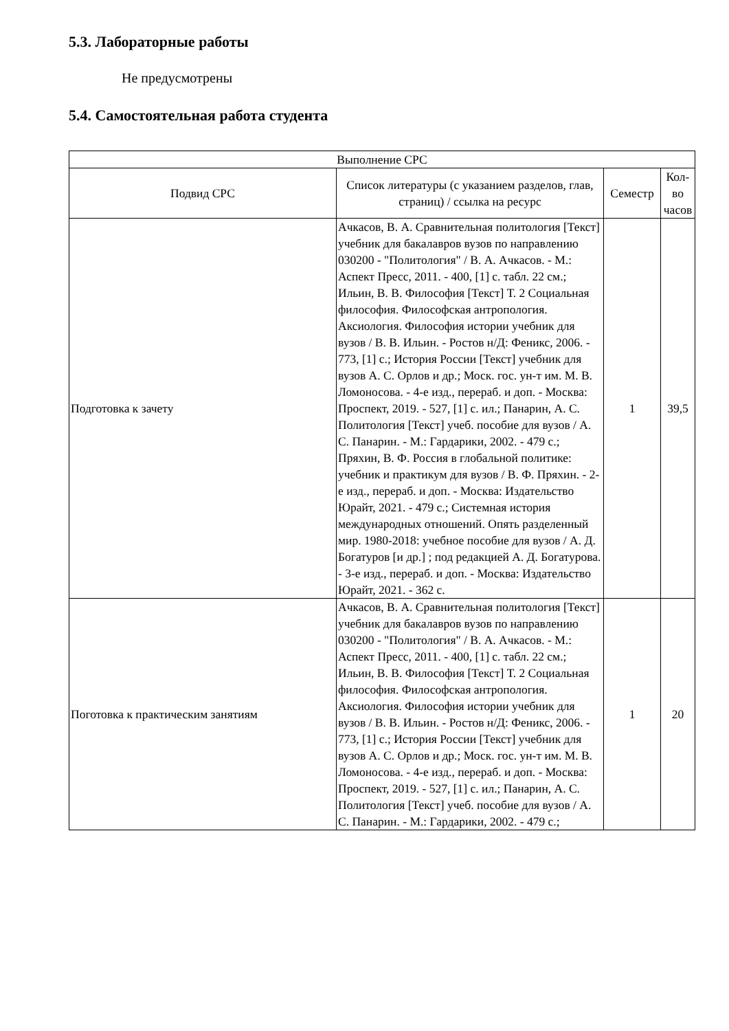5.3. Лабораторные работы
Не предусмотрены
5.4. Самостоятельная работа студента
| Выполнение СРС | | | |
| --- | --- | --- | --- |
| Подвид СРС | Список литературы (с указанием разделов, глав, страниц) / ссылка на ресурс | Семестр | Кол-во часов |
| Подготовка к зачету | Ачкасов, В. А. Сравнительная политология [Текст] учебник для бакалавров вузов по направлению 030200 - "Политология" / В. А. Ачкасов. - М.: Аспект Пресс, 2011. - 400, [1] с. табл. 22 см.; Ильин, В. В. Философия [Текст] Т. 2 Социальная философия. Философская антропология. Аксиология. Философия истории учебник для вузов / В. В. Ильин. - Ростов н/Д: Феникс, 2006. - 773, [1] с.; История России [Текст] учебник для вузов А. С. Орлов и др.; Моск. гос. ун-т им. М. В. Ломоносова. - 4-е изд., перераб. и доп. - Москва: Проспект, 2019. - 527, [1] с. ил.; Панарин, А. С. Политология [Текст] учеб. пособие для вузов / А. С. Панарин. - М.: Гардарики, 2002. - 479 с.; Пряхин, В. Ф. Россия в глобальной политике: учебник и практикум для вузов / В. Ф. Пряхин. - 2-е изд., перераб. и доп. - Москва: Издательство Юрайт, 2021. - 479 с.; Системная история международных отношений. Опять разделенный мир. 1980-2018: учебное пособие для вузов / А. Д. Богатуров [и др.] ; под редакцией А. Д. Богатурова. - 3-е изд., перераб. и доп. - Москва: Издательство Юрайт, 2021. - 362 с. | 1 | 39,5 |
| Поготовка к практическим занятиям | Ачкасов, В. А. Сравнительная политология [Текст] учебник для бакалавров вузов по направлению 030200 - "Политология" / В. А. Ачкасов. - М.: Аспект Пресс, 2011. - 400, [1] с. табл. 22 см.; Ильин, В. В. Философия [Текст] Т. 2 Социальная философия. Философская антропология. Аксиология. Философия истории учебник для вузов / В. В. Ильин. - Ростов н/Д: Феникс, 2006. - 773, [1] с.; История России [Текст] учебник для вузов А. С. Орлов и др.; Моск. гос. ун-т им. М. В. Ломоносова. - 4-е изд., перераб. и доп. - Москва: Проспект, 2019. - 527, [1] с. ил.; Панарин, А. С. Политология [Текст] учеб. пособие для вузов / А. С. Панарин. - М.: Гардарики, 2002. - 479 с.; | 1 | 20 |